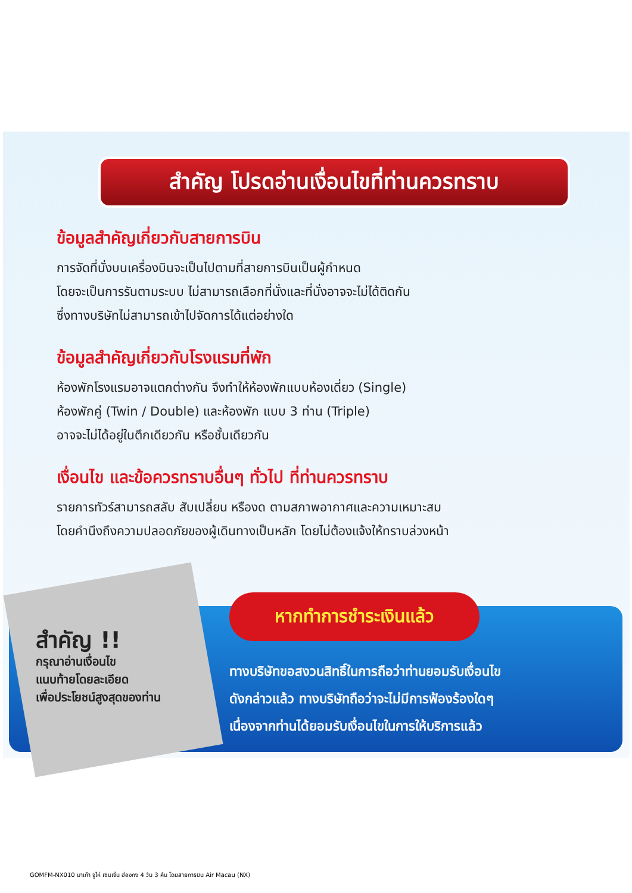สำคัญ โปรดอ่านเงื่อนไขที่ท่านควรทราบ
ข้อมูลสำคัญเกี่ยวกับสายการบิน
การจัดที่นั่งบนเครื่องบินจะเป็นไปตามที่สายการบินเป็นผู้กำหนด
โดยจะเป็นการรันตามระบบ ไม่สามารถเลือกที่นั่งและที่นั่งอาจจะไม่ได้ติดกัน
ซึ่งทางบริษัทไม่สามารถเข้าไปจัดการได้แต่อย่างใด
ข้อมูลสำคัญเกี่ยวกับโรงแรมที่พัก
ห้องพักโรงแรมอาจแตกต่างกัน จึงทำให้ห้องพักแบบห้องเดี่ยว (Single)
ห้องพักคู่ (Twin / Double) และห้องพัก แบบ 3 ท่าน (Triple)
อาจจะไม่ได้อยู่ในตึกเดียวกัน หรือชั้นเดียวกัน
เงื่อนไข และข้อควรทราบอื่นๆ ทั่วไป ที่ท่านควรทราบ
รายการทัวร์สามารถสลับ สับเปลี่ยน หรืองด ตามสภาพอากาศและความเหมาะสม
โดยคำนึงถึงความปลอดภัยของผู้เดินทางเป็นหลัก โดยไม่ต้องแจ้งให้ทราบล่วงหน้า
สำคัญ !!
กรุณาอ่านเงื่อนไข
แนบท้ายโดยละเอียด
เพื่อประโยชน์สูงสุดของท่าน
หากทำการชำระเงินแล้ว
ทางบริษัทขอสงวนสิทธิ์ในการถือว่าท่านยอมรับเงื่อนไข
ดังกล่าวแล้ว ทางบริษัทถือว่าจะไม่มีการฟ้องร้องใดๆ
เนื่องจากท่านได้ยอมรับเงื่อนไขในการให้บริการแล้ว
GOMFM-NX010 มาเก๊า จูไห่ เซินเจิ้น ฮ่องกง 4 วัน 3 คืน โดยสายการบิน Air Macau (NX)